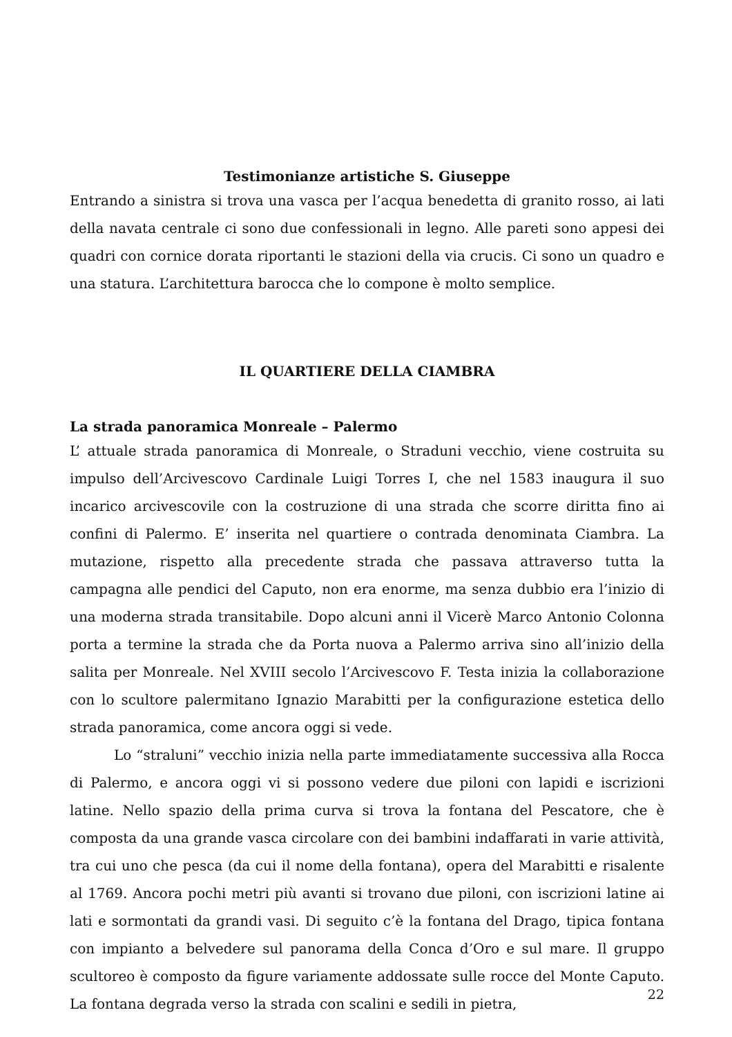Testimonianze artistiche S. Giuseppe
Entrando a sinistra si trova una vasca per l’acqua benedetta di granito rosso, ai lati della navata centrale ci sono due confessionali in legno. Alle pareti sono appesi dei quadri con cornice dorata riportanti le stazioni della via crucis. Ci sono un quadro e una statura. L’architettura barocca che lo compone è molto semplice.
IL QUARTIERE DELLA CIAMBRA
La strada panoramica Monreale – Palermo
L’ attuale strada panoramica di Monreale, o Straduni vecchio, viene costruita su impulso dell’Arcivescovo Cardinale Luigi Torres I, che nel 1583 inaugura il suo incarico arcivescovile con la costruzione di una strada che scorre diritta fino ai confini di Palermo. E’ inserita nel quartiere o contrada denominata Ciambra. La mutazione, rispetto alla precedente strada che passava attraverso tutta la campagna alle pendici del Caputo, non era enorme, ma senza dubbio era l’inizio di una moderna strada transitabile. Dopo alcuni anni il Vicerè Marco Antonio Colonna porta a termine la strada che da Porta nuova a Palermo arriva sino all’inizio della salita per Monreale. Nel XVIII secolo l’Arcivescovo F. Testa inizia la collaborazione con lo scultore palermitano Ignazio Marabitti per la configurazione estetica dello strada panoramica, come ancora oggi si vede.
Lo “straluni” vecchio inizia nella parte immediatamente successiva alla Rocca di Palermo, e ancora oggi vi si possono vedere due piloni con lapidi e iscrizioni latine. Nello spazio della prima curva si trova la fontana del Pescatore, che è composta da una grande vasca circolare con dei bambini indaffarati in varie attività, tra cui uno che pesca (da cui il nome della fontana), opera del Marabitti e risalente al 1769. Ancora pochi metri più avanti si trovano due piloni, con iscrizioni latine ai lati e sormontati da grandi vasi. Di seguito c’è la fontana del Drago, tipica fontana con impianto a belvedere sul panorama della Conca d’Oro e sul mare. Il gruppo scultoreo è composto da figure variamente addossate sulle rocce del Monte Caputo. La fontana degrada verso la strada con scalini e sedili in pietra,
22